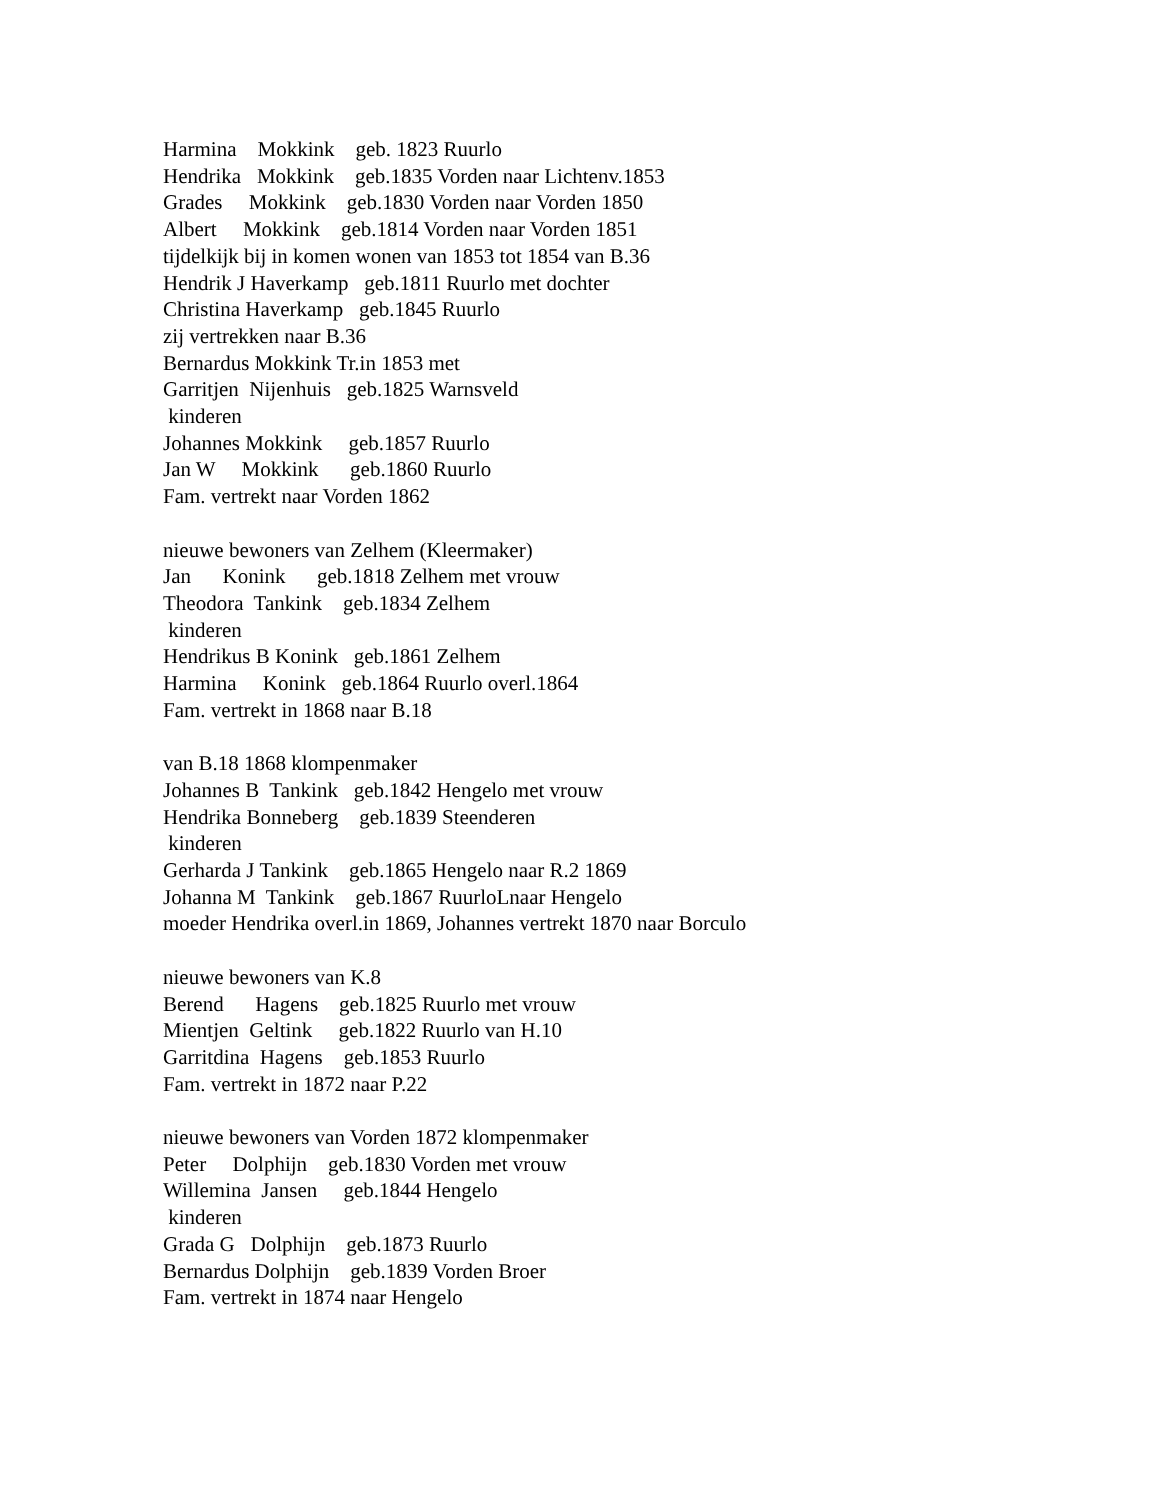Harmina Mokkink geb. 1823 Ruurlo Hendrika Mokkink geb.1835 Vorden naar Lichtenv.1853 Grades Mokkink geb.1830 Vorden naar Vorden 1850 Albert Mokkink geb.1814 Vorden naar Vorden 1851 tijdelkijk bij in komen wonen van 1853 tot 1854 van B.36 Hendrik J Haverkamp geb.1811 Ruurlo met dochter Christina Haverkamp geb.1845 Ruurlo zij vertrekken naar B.36 Bernardus Mokkink Tr.in 1853 met Garritjen Nijenhuis geb.1825 Warnsveld kinderen Johannes Mokkink geb.1857 Ruurlo Jan W Mokkink geb.1860 Ruurlo Fam. vertrekt naar Vorden 1862 nieuwe bewoners van Zelhem (Kleermaker) Jan Konink geb.1818 Zelhem met vrouw Theodora Tankink geb.1834 Zelhem kinderen Hendrikus B Konink geb.1861 Zelhem Harmina Konink geb.1864 Ruurlo overl.1864 Fam. vertrekt in 1868 naar B.18 van B.18 1868 klompenmaker Johannes B Tankink geb.1842 Hengelo met vrouw Hendrika Bonneberg geb.1839 Steenderen kinderen Gerharda J Tankink geb.1865 Hengelo naar R.2 1869 Johanna M Tankink geb.1867 RuurloLnaar Hengelo moeder Hendrika overl.in 1869, Johannes vertrekt 1870 naar Borculo nieuwe bewoners van K.8 Berend Hagens geb.1825 Ruurlo met vrouw Mientjen Geltink geb.1822 Ruurlo van H.10 Garritdina Hagens geb.1853 Ruurlo Fam. vertrekt in 1872 naar P.22 nieuwe bewoners van Vorden 1872 klompenmaker Peter Dolphijn geb.1830 Vorden met vrouw Willemina Jansen geb.1844 Hengelo kinderen Grada G Dolphijn geb.1873 Ruurlo Bernardus Dolphijn geb.1839 Vorden Broer Fam. vertrekt in 1874 naar Hengelo